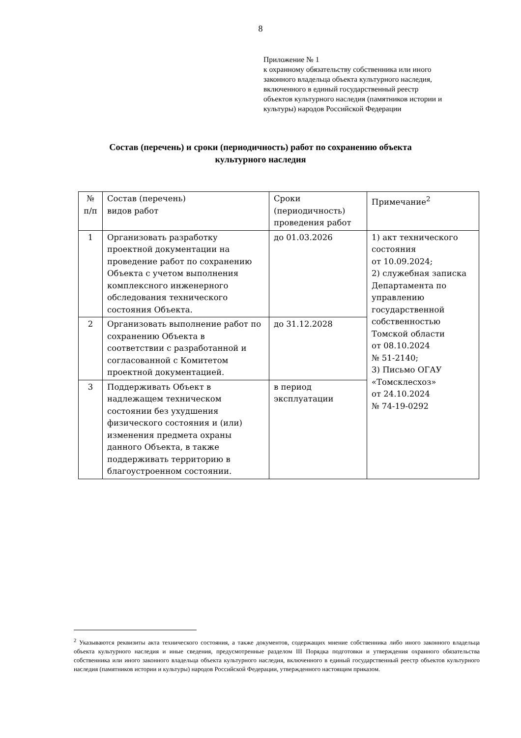8
Приложение № 1
к охранному обязательству собственника или иного
законного владельца объекта культурного наследия,
включенного в единый государственный реестр
объектов культурного наследия (памятников истории и
культуры) народов Российской Федерации
Состав (перечень) и сроки (периодичность) работ по сохранению объекта
культурного наследия
| № п/п | Состав (перечень) видов работ | Сроки (периодичность) проведения работ | Примечание<sup>2</sup> |
| 1 | Организовать разработку проектной документации на проведение работ по сохранению Объекта с учетом выполнения комплексного инженерного обследования технического состояния Объекта. | до 01.03.2026 | 1) акт технического состояния от 10.09.2024; 2) служебная записка Департамента по управлению государственной собственностью Томской области от 08.10.2024 № 51-2140; 3) Письмо ОГАУ «Томсклесхоз» от 24.10.2024 № 74-19-0292 |
| 2 | Организовать выполнение работ по сохранению Объекта в соответствии с разработанной и согласованной с Комитетом проектной документацией. | до 31.12.2028 | |
| 3 | Поддерживать Объект в надлежащем техническом состоянии без ухудшения физического состояния и (или) изменения предмета охраны данного Объекта, в также поддерживать территорию в благоустроенном состоянии. | в период эксплуатации | |
<sup>2</sup> Указываются реквизиты акта технического состояния, а также документов, содержащих мнение собственника либо иного законного владельца объекта культурного наследия и иные сведения, предусмотренные разделом III Порядка подготовки и утверждения охранного обязательства собственника или иного законного владельца объекта культурного наследия, включенного в единый государственный реестр объектов культурного наследия (памятников истории и культуры) народов Российской Федерации, утвержденного настоящим приказом.